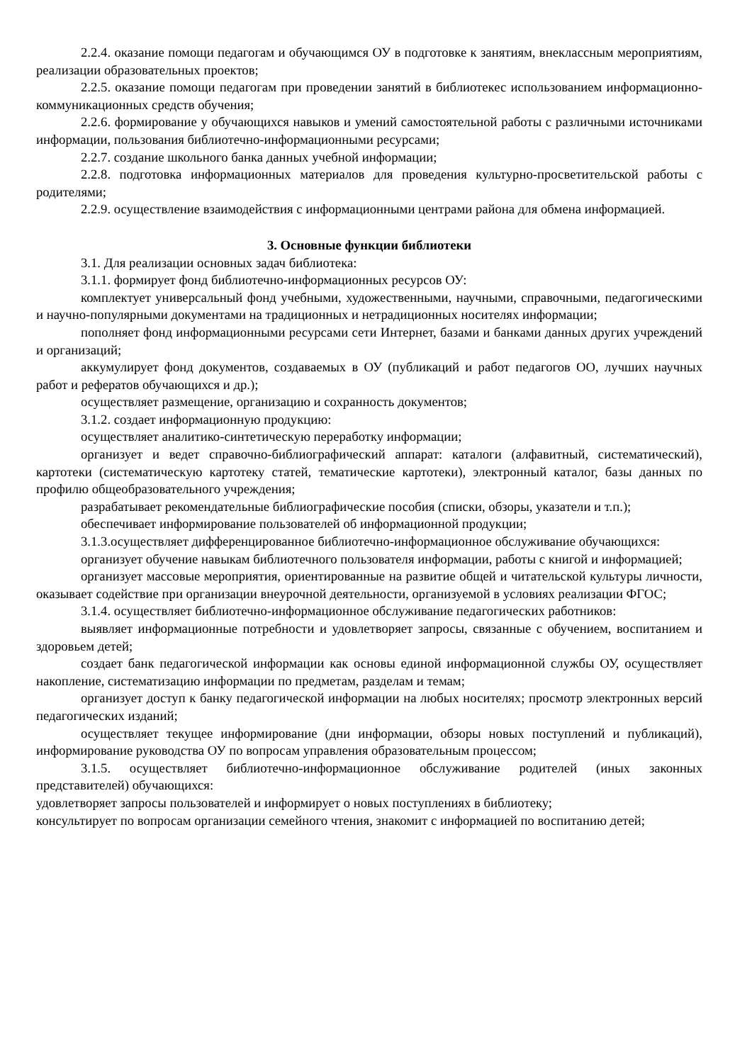2.2.4. оказание помощи педагогам и обучающимся ОУ в подготовке к занятиям, внеклассным мероприятиям, реализации образовательных проектов;
2.2.5. оказание помощи педагогам при проведении занятий в библиотекес использованием информационно-коммуникационных средств обучения;
2.2.6. формирование у обучающихся навыков и умений самостоятельной работы с различными источниками информации, пользования библиотечно-информационными ресурсами;
2.2.7. создание школьного банка данных учебной информации;
2.2.8. подготовка информационных материалов для проведения культурно-просветительской работы с родителями;
2.2.9. осуществление взаимодействия с информационными центрами района для обмена информацией.
3. Основные функции библиотеки
3.1. Для реализации основных задач библиотека:
3.1.1. формирует фонд библиотечно-информационных ресурсов ОУ:
комплектует универсальный фонд учебными, художественными, научными, справочными, педагогическими и научно-популярными документами на традиционных и нетрадиционных носителях информации;
пополняет фонд информационными ресурсами сети Интернет, базами и банками данных других учреждений и организаций;
аккумулирует фонд документов, создаваемых в ОУ (публикаций и работ педагогов ОО, лучших научных работ и рефератов обучающихся и др.);
осуществляет размещение, организацию и сохранность документов;
3.1.2. создает информационную продукцию:
осуществляет аналитико-синтетическую переработку информации;
организует и ведет справочно-библиографический аппарат: каталоги (алфавитный, систематический), картотеки (систематическую картотеку статей, тематические картотеки), электронный каталог, базы данных по профилю общеобразовательного учреждения;
разрабатывает рекомендательные библиографические пособия (списки, обзоры, указатели и т.п.);
обеспечивает информирование пользователей об информационной продукции;
3.1.3.осуществляет дифференцированное библиотечно-информационное обслуживание обучающихся:
организует обучение навыкам библиотечного пользователя информации, работы с книгой и информацией;
организует массовые мероприятия, ориентированные на развитие общей и читательской культуры личности, оказывает содействие при организации внеурочной деятельности, организуемой в условиях реализации ФГОС;
3.1.4. осуществляет библиотечно-информационное обслуживание педагогических работников:
выявляет информационные потребности и удовлетворяет запросы, связанные с обучением, воспитанием и здоровьем детей;
создает банк педагогической информации как основы единой информационной службы ОУ, осуществляет накопление, систематизацию информации по предметам, разделам и темам;
организует доступ к банку педагогической информации на любых носителях; просмотр электронных версий педагогических изданий;
осуществляет текущее информирование (дни информации, обзоры новых поступлений и публикаций), информирование руководства ОУ по вопросам управления образовательным процессом;
3.1.5. осуществляет библиотечно-информационное обслуживание родителей (иных законных представителей) обучающихся:
удовлетворяет запросы пользователей и информирует о новых поступлениях в библиотеку;
консультирует по вопросам организации семейного чтения, знакомит с информацией по воспитанию детей;